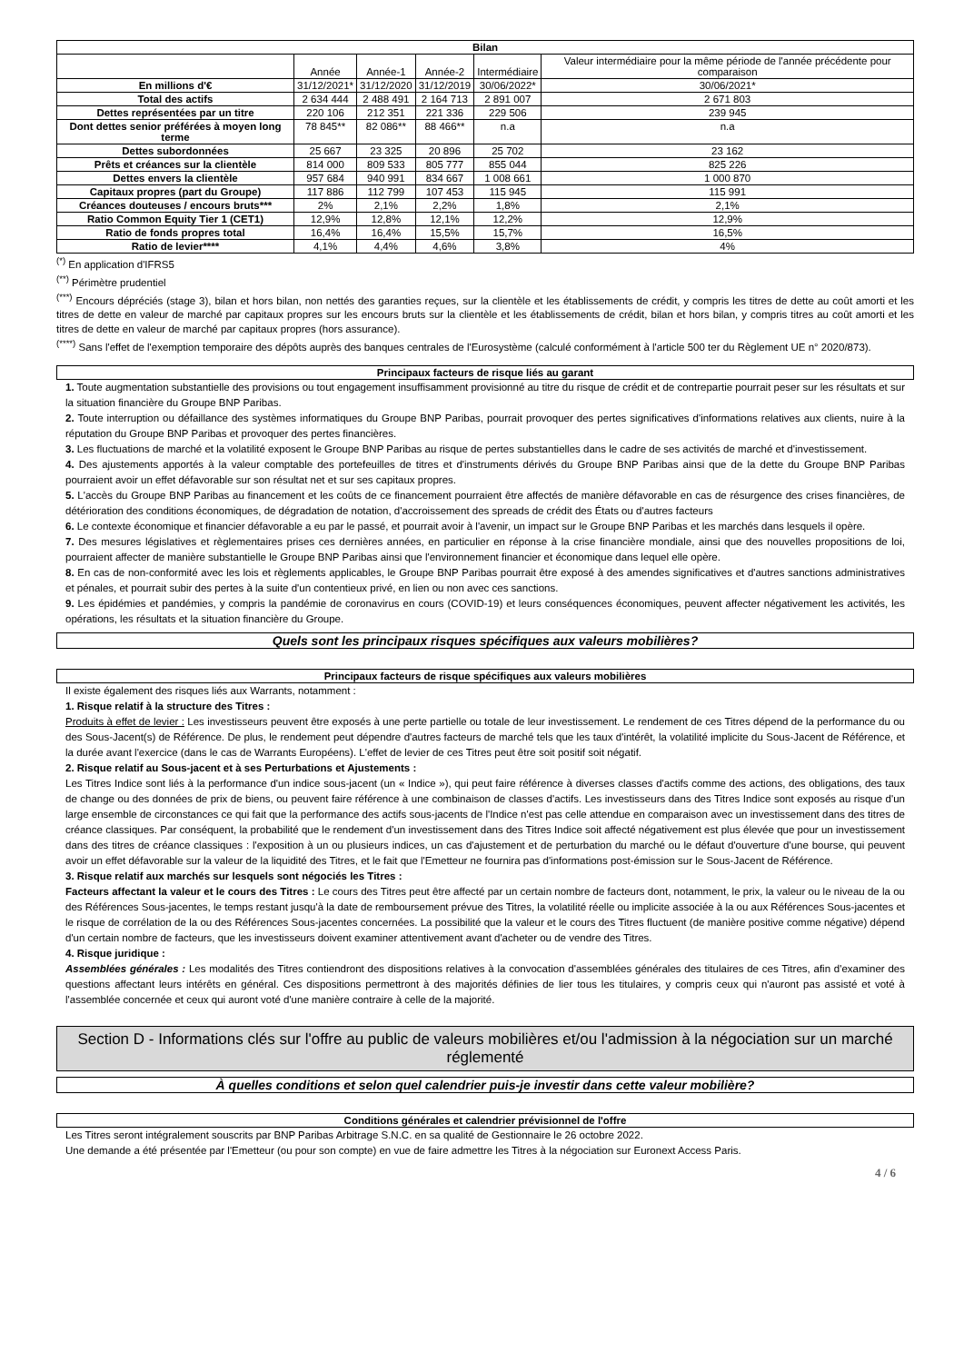| Bilan | | | | | |
| | Année | Année-1 | Année-2 | Intermédiaire | Valeur intermédiaire pour la même période de l'année précédente pour comparaison |
| En millions d'€ | 31/12/2021* | 31/12/2020 | 31/12/2019 | 30/06/2022* | 30/06/2021* |
| Total des actifs | 2 634 444 | 2 488 491 | 2 164 713 | 2 891 007 | 2 671 803 |
| Dettes représentées par un titre | 220 106 | 212 351 | 221 336 | 229 506 | 239 945 |
| Dont dettes senior préférées à moyen long terme | 78 845** | 82 086** | 88 466** | n.a | n.a |
| Dettes subordonnées | 25 667 | 23 325 | 20 896 | 25 702 | 23 162 |
| Prêts et créances sur la clientèle | 814 000 | 809 533 | 805 777 | 855 044 | 825 226 |
| Dettes envers la clientèle | 957 684 | 940 991 | 834 667 | 1 008 661 | 1 000 870 |
| Capitaux propres (part du Groupe) | 117 886 | 112 799 | 107 453 | 115 945 | 115 991 |
| Créances douteuses / encours bruts*** | 2% | 2,1% | 2,2% | 1,8% | 2,1% |
| Ratio Common Equity Tier 1 (CET1) | 12,9% | 12,8% | 12,1% | 12,2% | 12,9% |
| Ratio de fonds propres total | 16,4% | 16,4% | 15,5% | 15,7% | 16,5% |
| Ratio de levier**** | 4,1% | 4,4% | 4,6% | 3,8% | 4% |
<sup>(*)</sup> En application d'IFRS5
<sup>(**)</sup> Périmètre prudentiel
<sup>(***)</sup> Encours dépréciés (stage 3), bilan et hors bilan, non nettés des garanties reçues, sur la clientèle et les établissements de crédit, y compris les titres de dette au coût amorti et les titres de dette en valeur de marché par capitaux propres sur les encours bruts sur la clientèle et les établissements de crédit, bilan et hors bilan, y compris titres au coût amorti et les titres de dette en valeur de marché par capitaux propres (hors assurance).
<sup>(****)</sup> Sans l'effet de l'exemption temporaire des dépôts auprès des banques centrales de l'Eurosystème (calculé conformément à l'article 500 ter du Règlement UE n° 2020/873).
Principaux facteurs de risque liés au garant
1. Toute augmentation substantielle des provisions ou tout engagement insuffisamment provisionné au titre du risque de crédit et de contrepartie pourrait peser sur les résultats et sur la situation financière du Groupe BNP Paribas.
2. Toute interruption ou défaillance des systèmes informatiques du Groupe BNP Paribas, pourrait provoquer des pertes significatives d'informations relatives aux clients, nuire à la réputation du Groupe BNP Paribas et provoquer des pertes financières.
3. Les fluctuations de marché et la volatilité exposent le Groupe BNP Paribas au risque de pertes substantielles dans le cadre de ses activités de marché et d'investissement.
4. Des ajustements apportés à la valeur comptable des portefeuilles de titres et d'instruments dérivés du Groupe BNP Paribas ainsi que de la dette du Groupe BNP Paribas pourraient avoir un effet défavorable sur son résultat net et sur ses capitaux propres.
5. L'accès du Groupe BNP Paribas au financement et les coûts de ce financement pourraient être affectés de manière défavorable en cas de résurgence des crises financières, de détérioration des conditions économiques, de dégradation de notation, d'accroissement des spreads de crédit des États ou d'autres facteurs
6. Le contexte économique et financier défavorable a eu par le passé, et pourrait avoir à l'avenir, un impact sur le Groupe BNP Paribas et les marchés dans lesquels il opère.
7. Des mesures législatives et règlementaires prises ces dernières années, en particulier en réponse à la crise financière mondiale, ainsi que des nouvelles propositions de loi, pourraient affecter de manière substantielle le Groupe BNP Paribas ainsi que l'environnement financier et économique dans lequel elle opère.
8. En cas de non-conformité avec les lois et règlements applicables, le Groupe BNP Paribas pourrait être exposé à des amendes significatives et d'autres sanctions administratives et pénales, et pourrait subir des pertes à la suite d'un contentieux privé, en lien ou non avec ces sanctions.
9. Les épidémies et pandémies, y compris la pandémie de coronavirus en cours (COVID-19) et leurs conséquences économiques, peuvent affecter négativement les activités, les opérations, les résultats et la situation financière du Groupe.
Quels sont les principaux risques spécifiques aux valeurs mobilières?
Principaux facteurs de risque spécifiques aux valeurs mobilières
Il existe également des risques liés aux Warrants, notamment :
1. Risque relatif à la structure des Titres :
Produits à effet de levier : Les investisseurs peuvent être exposés à une perte partielle ou totale de leur investissement. Le rendement de ces Titres dépend de la performance du ou des Sous-Jacent(s) de Référence. De plus, le rendement peut dépendre d'autres facteurs de marché tels que les taux d'intérêt, la volatilité implicite du Sous-Jacent de Référence, et la durée avant l'exercice (dans le cas de Warrants Européens). L'effet de levier de ces Titres peut être soit positif soit négatif.
2. Risque relatif au Sous-jacent et à ses Perturbations et Ajustements :
Les Titres Indice sont liés à la performance d'un indice sous-jacent (un « Indice »), qui peut faire référence à diverses classes d'actifs comme des actions, des obligations, des taux de change ou des données de prix de biens, ou peuvent faire référence à une combinaison de classes d'actifs. Les investisseurs dans des Titres Indice sont exposés au risque d'un large ensemble de circonstances ce qui fait que la performance des actifs sous-jacents de l'Indice n'est pas celle attendue en comparaison avec un investissement dans des titres de créance classiques. Par conséquent, la probabilité que le rendement d'un investissement dans des Titres Indice soit affecté négativement est plus élevée que pour un investissement dans des titres de créance classiques : l'exposition à un ou plusieurs indices, un cas d'ajustement et de perturbation du marché ou le défaut d'ouverture d'une bourse, qui peuvent avoir un effet défavorable sur la valeur de la liquidité des Titres, et le fait que l'Emetteur ne fournira pas d'informations post-émission sur le Sous-Jacent de Référence.
3. Risque relatif aux marchés sur lesquels sont négociés les Titres :
Facteurs affectant la valeur et le cours des Titres : Le cours des Titres peut être affecté par un certain nombre de facteurs dont, notamment, le prix, la valeur ou le niveau de la ou des Références Sous-jacentes, le temps restant jusqu'à la date de remboursement prévue des Titres, la volatilité réelle ou implicite associée à la ou aux Références Sous-jacentes et le risque de corrélation de la ou des Références Sous-jacentes concernées. La possibilité que la valeur et le cours des Titres fluctuent (de manière positive comme négative) dépend d'un certain nombre de facteurs, que les investisseurs doivent examiner attentivement avant d'acheter ou de vendre des Titres.
4. Risque juridique :
Assemblées générales : Les modalités des Titres contiendront des dispositions relatives à la convocation d'assemblées générales des titulaires de ces Titres, afin d'examiner des questions affectant leurs intérêts en général. Ces dispositions permettront à des majorités définies de lier tous les titulaires, y compris ceux qui n'auront pas assisté et voté à l'assemblée concernée et ceux qui auront voté d'une manière contraire à celle de la majorité.
Section D - Informations clés sur l'offre au public de valeurs mobilières et/ou l'admission à la négociation sur un marché réglementé
À quelles conditions et selon quel calendrier puis-je investir dans cette valeur mobilière?
Conditions générales et calendrier prévisionnel de l'offre
Les Titres seront intégralement souscrits par BNP Paribas Arbitrage S.N.C. en sa qualité de Gestionnaire le 26 octobre 2022.
Une demande a été présentée par l'Emetteur (ou pour son compte) en vue de faire admettre les Titres à la négociation sur Euronext Access Paris.
4 / 6